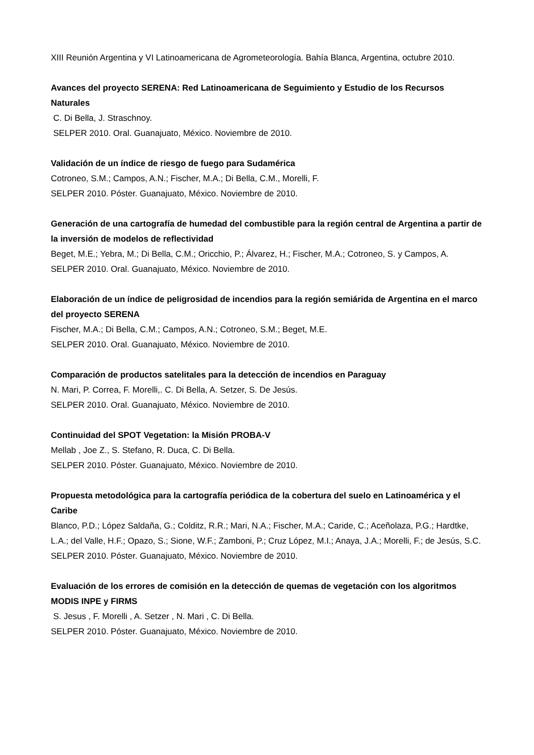XIII Reunión Argentina y VI Latinoamericana de Agrometeorología. Bahía Blanca, Argentina, octubre 2010.
Avances del proyecto SERENA: Red Latinoamericana de Seguimiento y Estudio de los Recursos Naturales
C. Di Bella, J. Straschnoy.
SELPER 2010. Oral. Guanajuato, México. Noviembre de 2010.
Validación de un índice de riesgo de fuego para Sudamérica
Cotroneo, S.M.; Campos, A.N.; Fischer, M.A.; Di Bella, C.M., Morelli, F.
SELPER 2010. Póster. Guanajuato, México. Noviembre de 2010.
Generación de una cartografía de humedad del combustible para la región central de Argentina a partir de la inversión de modelos de reflectividad
Beget, M.E.; Yebra, M.; Di Bella, C.M.; Oricchio, P.; Álvarez, H.; Fischer, M.A.; Cotroneo, S. y Campos, A.
SELPER 2010. Oral. Guanajuato, México. Noviembre de 2010.
Elaboración de un índice de peligrosidad de incendios para la región semiárida de Argentina en el marco del proyecto SERENA
Fischer, M.A.; Di Bella, C.M.; Campos, A.N.; Cotroneo, S.M.; Beget, M.E.
SELPER 2010. Oral. Guanajuato, México. Noviembre de 2010.
Comparación de productos satelitales para la detección de incendios en Paraguay
N. Mari, P. Correa, F. Morelli,. C. Di Bella, A. Setzer, S. De Jesús.
SELPER 2010. Oral. Guanajuato, México. Noviembre de 2010.
Continuidad del SPOT Vegetation: la Misión PROBA-V
Mellab , Joe Z., S. Stefano, R. Duca, C. Di Bella.
SELPER 2010. Póster. Guanajuato, México. Noviembre de 2010.
Propuesta metodológica para la cartografía periódica de la cobertura del suelo en Latinoamérica y el Caribe
Blanco, P.D.; López Saldaña, G.; Colditz, R.R.; Mari, N.A.; Fischer, M.A.; Caride, C.; Aceñolaza, P.G.; Hardtke, L.A.; del Valle, H.F.; Opazo, S.; Sione, W.F.; Zamboni, P.; Cruz López, M.I.; Anaya, J.A.; Morelli, F.; de Jesús, S.C.
SELPER 2010. Póster. Guanajuato, México. Noviembre de 2010.
Evaluación de los errores de comisión en la detección de quemas de vegetación con los algoritmos MODIS INPE y FIRMS
S. Jesus , F. Morelli , A. Setzer , N. Mari , C. Di Bella.
SELPER 2010. Póster. Guanajuato, México. Noviembre de 2010.